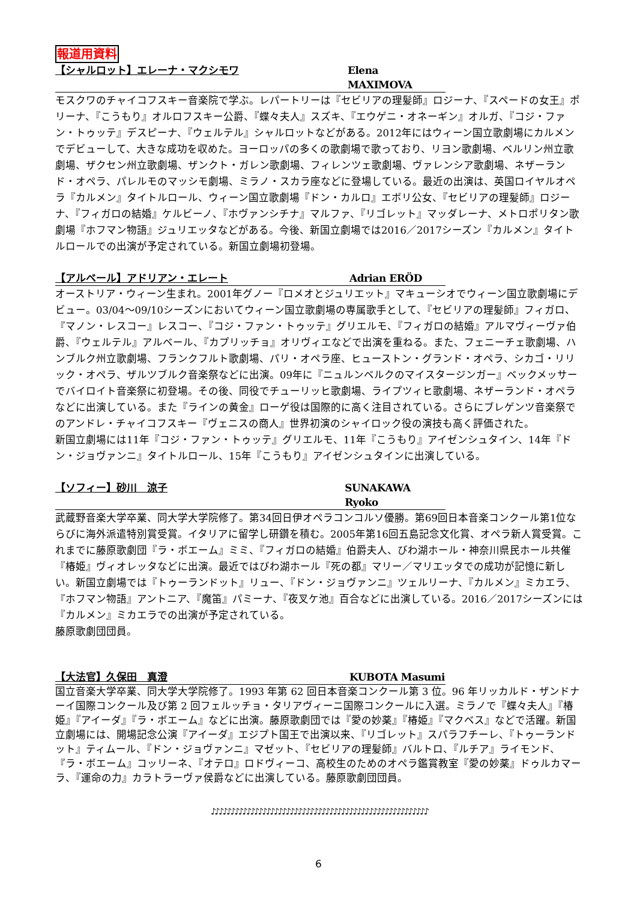報道用資料
【シャルロット】エレーナ・マクシモワ Elena MAXIMOVA
モスクワのチャイコフスキー音楽院で学ぶ。レパートリーは『セビリアの理髪師』ロジーナ、『スペードの女王』ポリーナ、『こうもり』オルロフスキー公爵、『蝶々夫人』スズキ、『エウゲニ・オネーギン』オルガ、『コジ・ファン・トゥッテ』デスピーナ、『ウェルテル』シャルロットなどがある。2012年にはウィーン国立歌劇場にカルメンでデビューして、大きな成功を収めた。ヨーロッパの多くの歌劇場で歌っており、リヨン歌劇場、ベルリン州立歌劇場、ザクセン州立歌劇場、ザンクト・ガレン歌劇場、フィレンツェ歌劇場、ヴァレンシア歌劇場、ネザーランド・オペラ、パレルモのマッシモ劇場、ミラノ・スカラ座などに登場している。最近の出演は、英国ロイヤルオペラ『カルメン』タイトルロール、ウィーン国立歌劇場『ドン・カルロ』エボリ公女、『セビリアの理髪師』ロジーナ、『フィガロの結婚』ケルビーノ、『ホヴァンシチナ』マルファ、『リゴレット』マッダレーナ、メトロポリタン歌劇場『ホフマン物語』ジュリエッタなどがある。今後、新国立劇場では2016／2017シーズン『カルメン』タイトルロールでの出演が予定されている。新国立劇場初登場。
【アルベール】アドリアン・エレート Adrian ERÖD
オーストリア・ウィーン生まれ。2001年グノー『ロメオとジュリエット』マキューシオでウィーン国立歌劇場にデビュー。03/04～09/10シーズンにおいてウィーン国立歌劇場の専属歌手として、『セビリアの理髪師』フィガロ、『マノン・レスコー』レスコー、『コジ・ファン・トゥッテ』グリエルモ、『フィガロの結婚』アルマヴィーヴァ伯爵、『ウェルテル』アルベール、『カプリッチョ』オリヴィエなどで出演を重ねる。また、フェニーチェ歌劇場、ハンブルク州立歌劇場、フランクフルト歌劇場、パリ・オペラ座、ヒューストン・グランド・オペラ、シカゴ・リリック・オペラ、ザルツブルク音楽祭などに出演。09年に『ニュルンベルクのマイスタージンガー』ベックメッサーでバイロイト音楽祭に初登場。その後、同役でチューリッヒ歌劇場、ライプツィヒ歌劇場、ネザーランド・オペラなどに出演している。また『ラインの黄金』ローゲ役は国際的に高く注目されている。さらにブレゲンツ音楽祭でのアンドレ・チャイコフスキー『ヴェニスの商人』世界初演のシャイロック役の演技も高く評価された。
新国立劇場には11年『コジ・ファン・トゥッテ』グリエルモ、11年『こうもり』アイゼンシュタイン、14年『ドン・ジョヴァンニ』タイトルロール、15年『こうもり』アイゼンシュタインに出演している。
【ソフィー】砂川　涼子 SUNAKAWA Ryoko
武蔵野音楽大学卒業、同大学大学院修了。第34回日伊オペラコンコルソ優勝。第69回日本音楽コンクール第1位ならびに海外派遣特別賞受賞。イタリアに留学し研鑽を積む。2005年第16回五島記念文化賞、オペラ新人賞受賞。これまでに藤原歌劇団『ラ・ボエーム』ミミ、『フィガロの結婚』伯爵夫人、びわ湖ホール・神奈川県民ホール共催『椿姫』ヴィオレッタなどに出演。最近ではびわ湖ホール『死の都』マリー／マリエッタでの成功が記憶に新しい。新国立劇場では『トゥーランドット』リュー、『ドン・ジョヴァンニ』ツェルリーナ、『カルメン』ミカエラ、『ホフマン物語』アントニア、『魔笛』パミーナ、『夜叉ケ池』百合などに出演している。2016／2017シーズンには『カルメン』ミカエラでの出演が予定されている。
藤原歌劇団団員。
【大法官】久保田　真澄 KUBOTA Masumi
国立音楽大学卒業、同大学大学院修了。1993 年第 62 回日本音楽コンクール第 3 位。96 年リッカルド・ザンドナーイ国際コンクール及び第 2 回フェルッチョ・タリアヴィーニ国際コンクールに入選。ミラノで『蝶々夫人』『椿姫』『アイーダ』『ラ・ボエーム』などに出演。藤原歌劇団では『愛の妙薬』『椿姫』『マクベス』などで活躍。新国立劇場には、開場記念公演『アイーダ』エジプト国王で出演以来、『リゴレット』スパラフチーレ、『トゥーランドット』ティムール、『ドン・ジョヴァンニ』マゼット、『セビリアの理髪師』バルトロ、『ルチア』ライモンド、『ラ・ボエーム』コッリーネ、『オテロ』ロドヴィーコ、高校生のためのオペラ鑑賞教室『愛の妙薬』ドゥルカマーラ、『運命の力』カラトラーヴァ侯爵などに出演している。藤原歌劇団団員。
♪♪♪♪♪♪♪♪♪♪♪♪♪♪♪♪♪♪♪♪♪♪♪♪♪♪♪♪♪♪♪♪♪♪♪♪♪♪♪♪♪♪♪♪♪♪♪♪♪♪♪♪♪♪♪
6